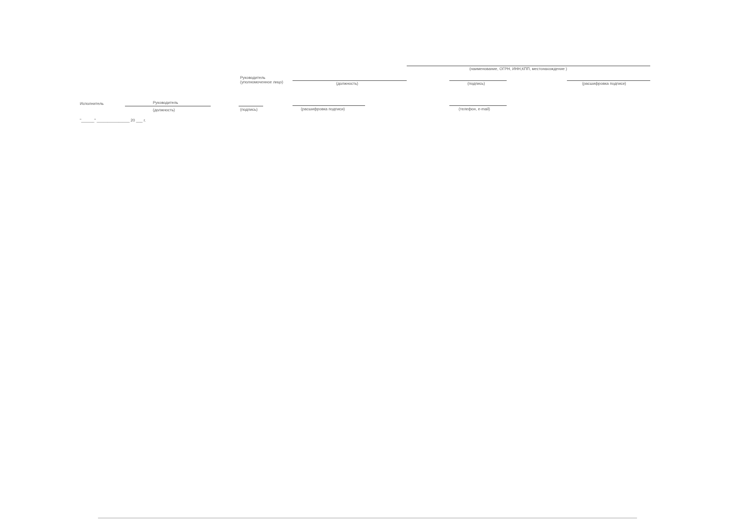(наименование, ОГРН, ИНН,КПП, местонахождение )
Руководитель
(уполномоченное лицо)
(должность) (подпись) (расшифровка подписи)
Исполнитель Руководитель
(должность) (подпись) (расшифровка подписи) (телефон, e-mail)
"______" _______________ 20 ___ г.